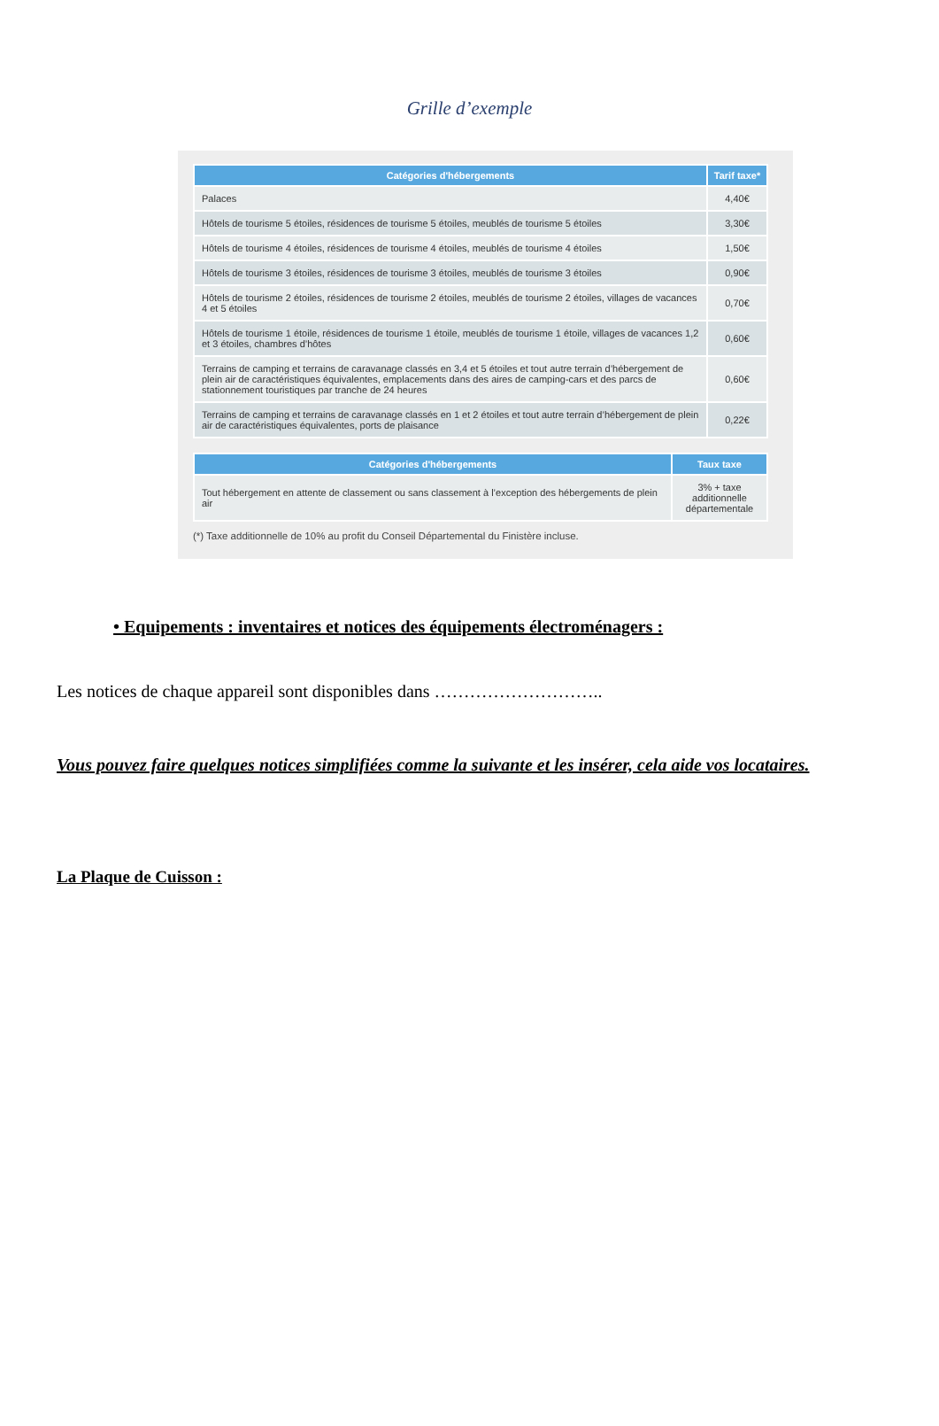Grille d’exemple
| Catégories d'hébergements | Tarif taxe* |
| --- | --- |
| Palaces | 4,40€ |
| Hôtels de tourisme 5 étoiles, résidences de tourisme 5 étoiles, meublés de tourisme 5 étoiles | 3,30€ |
| Hôtels de tourisme 4 étoiles, résidences de tourisme 4 étoiles, meublés de tourisme 4 étoiles | 1,50€ |
| Hôtels de tourisme 3 étoiles, résidences de tourisme 3 étoiles, meublés de tourisme 3 étoiles | 0,90€ |
| Hôtels de tourisme 2 étoiles, résidences de tourisme 2 étoiles, meublés de tourisme 2 étoiles, villages de vacances 4 et 5 étoiles | 0,70€ |
| Hôtels de tourisme 1 étoile, résidences de tourisme 1 étoile, meublés de tourisme 1 étoile, villages de vacances 1,2 et 3 étoiles, chambres d’hôtes | 0,60€ |
| Terrains de camping et terrains de caravanage classés en 3,4 et 5 étoiles et tout autre terrain d’hébergement de plein air de caractéristiques équivalentes, emplacements dans des aires de camping-cars et des parcs de stationnement touristiques par tranche de 24 heures | 0,60€ |
| Terrains de camping et terrains de caravanage classés en 1 et 2 étoiles et tout autre terrain d’hébergement de plein air de caractéristiques équivalentes, ports de plaisance | 0,22€ |
| Catégories d'hébergements | Taux taxe |
| --- | --- |
| Tout hébergement en attente de classement ou sans classement à l’exception des hébergements de plein air | 3% + taxe additionnelle départementale |
(*) Taxe additionnelle de 10% au profit du Conseil Départemental du Finistère incluse.
• Equipements : inventaires et notices des équipements électroménagers :
Les notices de chaque appareil sont disponibles dans ………………………..
Vous pouvez faire quelques notices simplifiées comme la suivante et les insérer, cela aide vos locataires.
La Plaque de Cuisson :